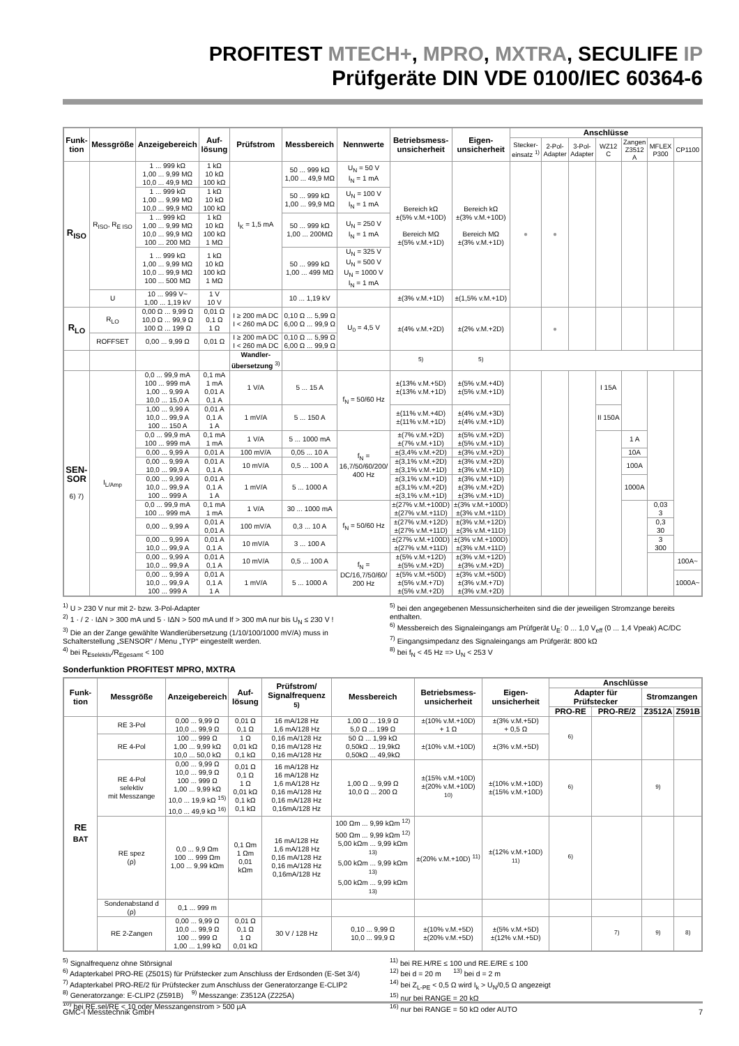PROFITEST MTECH+, MPRO, MXTRA, SECULIFE IP
Prüfgeräte DIN VDE 0100/IEC 60364-6
| Funk- tion | Messgröße | Anzeigebereich | Auf- lösung | Prüfstrom | Messbereich | Nennwerte | Betriebsmess- unsicherheit | Eigen- unsicherheit | Anschlüsse | | | | | | |
| --- | --- | --- | --- | --- | --- | --- | --- | --- | --- | --- | --- | --- | --- | --- | --- |
| | | | | | | | | | Stecker- einsatz <sup>1)</sup> | 2-Pol- Adapter | 3-Pol- Adapter | WZ12 C | Zangen Z3512 A | MFLEX P300 | CP1100 |
| R<sub>ISO</sub> | R<sub>ISO</sub>, R<sub>E ISO</sub> | 1 ... 999 kΩ 1,00 ... 9,99 MΩ 10,0 ... 49,9 MΩ | 1 kΩ 10 kΩ 100 kΩ | I<sub>K</sub> = 1,5 mA | 50 ... 999 kΩ 1,00 ... 49,9 MΩ | U<sub>N</sub> = 50 V I<sub>N</sub> = 1 mA | Bereich kΩ ±(5% v.M.+10D) Bereich MΩ ±(5% v.M.+1D) | Bereich kΩ ±(3% v.M.+10D) Bereich MΩ ±(3% v.M.+1D) | ● | ● | | | | | |
| | | 1 ... 999 kΩ 1,00 ... 9,99 MΩ 10,0 ... 99,9 MΩ | 1 kΩ 10 kΩ 100 kΩ | | 50 ... 999 kΩ 1,00 ... 99,9 MΩ | U<sub>N</sub> = 100 V I<sub>N</sub> = 1 mA | | | | | | | | | |
| | | 1 ... 999 kΩ 1,00 ... 9,99 MΩ 10,0 ... 99,9 MΩ 100 ... 200 MΩ | 1 kΩ 10 kΩ 100 kΩ 1 MΩ | | 50 ... 999 kΩ 1,00 ... 200MΩ | U<sub>N</sub> = 250 V I<sub>N</sub> = 1 mA | | | | | | | | | |
| | | 1 ... 999 kΩ 1,00 ... 9,99 MΩ 10,0 ... 99,9 MΩ 100 ... 500 MΩ | 1 kΩ 10 kΩ 100 kΩ 1 MΩ | | 50 ... 999 kΩ 1,00 ... 499 MΩ | U<sub>N</sub> = 325 V U<sub>N</sub> = 500 V U<sub>N</sub> = 1000 V I<sub>N</sub> = 1 mA | | | | | | | | | |
| | U | 10 ... 999 V~ 1,00 ... 1,19 kV | 1 V 10 V | | 10 ... 1,19 kV | | ±(3% v.M.+1D) | ±(1,5% v.M.+1D) | | | | | | | |
| R<sub>LO</sub> | R<sub>LO</sub> | 0,00 Ω ... 9,99 Ω 10,0 Ω ... 99,9 Ω 100 Ω ... 199 Ω | 0,01 Ω 0,1 Ω 1 Ω | I ≥ 200 mA DC I < 260 mA DC | 0,10 Ω ... 5,99 Ω 6,00 Ω ... 99,9 Ω | U<sub>0</sub> = 4,5 V | ±(4% v.M.+2D) | ±(2% v.M.+2D) | | ● | | | | | |
| | ROFFSET | 0,00 ... 9,99 Ω | 0,01 Ω | I ≥ 200 mA DC I < 260 mA DC | 0,10 Ω ... 5,99 Ω 6,00 Ω ... 99,9 Ω | | | | | | | | | | |
| | | | | Wandler- übersetzung <sup>3)</sup> | | | <sup>5)</sup> | <sup>5)</sup> | | | | | | | |
| SEN- SOR 6) 7) | I<sub>L/Amp</sub> | 0,0 ... 99,9 mA 100 ... 999 mA 1,00 ... 9,99 A 10,0 ... 15,0 A | 0,1 mA 1 mA 0,01 A 0,1 A | 1 V/A | 5 ... 15 A | f<sub>N</sub> = 50/60 Hz | ±(13% v.M.+5D) ±(13% v.M.+1D) | ±(5% v.M.+4D) ±(5% v.M.+1D) | | | | I 15A | | | |
| | | 1,00 ... 9,99 A 10,0 ... 99,9 A 100 ... 150 A | 0,01 A 0,1 A 1 A | 1 mV/A | 5 ... 150 A | | ±(11% v.M.+4D) ±(11% v.M.+1D) | ±(4% v.M.+3D) ±(4% v.M.+1D) | | | | II 150A | | | |
| | | 0,0 ... 99,9 mA 100 ... 999 mA | 0,1 mA 1 mA | 1 V/A | 5 ... 1000 mA | f<sub>N</sub> = 16,7/50/60/200/ 400 Hz | ±(7% v.M.+2D) ±(7% v.M.+1D) | ±(5% v.M.+2D) ±(5% v.M.+1D) | | | | | 1 A | | |
| | | 0,00 ... 9,99 A | 0,01 A | 100 mV/A | 0,05 ... 10 A | | ±(3,4% v.M.+2D) | ±(3% v.M.+2D) | | | | | 10A | | |
| | | 0,00 ... 9,99 A 10,0 ... 99,9 A | 0,01 A 0,1 A | 10 mV/A | 0,5 ... 100 A | | ±(3,1% v.M.+2D) ±(3,1% v.M.+1D) | ±(3% v.M.+2D) ±(3% v.M.+1D) | | | | | 100A | | |
| | | 0,00 ... 9,99 A 10,0 ... 99,9 A 100 ... 999 A | 0,01 A 0,1 A 1 A | 1 mV/A | 5 ... 1000 A | | ±(3,1% v.M.+1D) ±(3,1% v.M.+2D) ±(3,1% v.M.+1D) | ±(3% v.M.+1D) ±(3% v.M.+2D) ±(3% v.M.+1D) | | | | | 1000A | | |
| | | 0,0 ... 99,9 mA 100 ... 999 mA | 0,1 mA 1 mA | 1 V/A | 30 ... 1000 mA | f<sub>N</sub> = 50/60 Hz | ±(27% v.M.+100D) ±(27% v.M.+11D) | ±(3% v.M.+100D) ±(3% v.M.+11D) | | | | | | 0,03 3 | |
| | | 0,00 ... 9,99 A | 0,01 A 0,01 A | 100 mV/A | 0,3 ... 10 A | | ±(27% v.M.+12D) ±(27% v.M.+11D) | ±(3% v.M.+12D) ±(3% v.M.+11D) | | | | | | 0,3 30 | |
| | | 0,00 ... 9,99 A 10,0 ... 99,9 A | 0,01 A 0,1 A | 10 mV/A | 3 ... 100 A | | ±(27% v.M.+100D) ±(27% v.M.+11D) | ±(3% v.M.+100D) ±(3% v.M.+11D) | | | | | | 3 300 | |
| | | 0,00 ... 9,99 A 10,0 ... 99,9 A | 0,01 A 0,1 A | 10 mV/A | 0,5 ... 100 A | f<sub>N</sub> = DC/16,7/50/60/ 200 Hz | ±(5% v.M.+12D) ±(5% v.M.+2D) | ±(3% v.M.+12D) ±(3% v.M.+2D) | | | | | | | 100A~ |
| | | 0,00 ... 9,99 A 10,0 ... 99,9 A 100 ... 999 A | 0,01 A 0,1 A 1 A | 1 mV/A | 5 ... 1000 A | | ±(5% v.M.+50D) ±(5% v.M.+7D) ±(5% v.M.+2D) | ±(3% v.M.+50D) ±(3% v.M.+7D) ±(3% v.M.+2D) | | | | | | | 1000A~ |
<sup>1)</sup> U > 230 V nur mit 2- bzw. 3-Pol-Adapter
<sup>2)</sup> 1 · / 2 · IΔN > 300 mA und 5 · IΔN > 500 mA und If > 300 mA nur bis U<sub>N</sub> ≤ 230 V !
<sup>3)</sup> Die an der Zange gewählte Wandlerübersetzung (1/10/100/1000 mV/A) muss in Schalterstellung „SENSOR“ / Menu „TYP“ eingestellt werden.
<sup>4)</sup> bei R<sub>Eselektiv</sub>/R<sub>Egesamt</sub> < 100
<sup>5)</sup> bei den angegebenen Messunsicherheiten sind die der jeweiligen Stromzange bereits enthalten.
<sup>6)</sup> Messbereich des Signaleingangs am Prüfgerät U<sub>E</sub>: 0 ... 1,0 V<sub>eff</sub> (0 ... 1,4 Vpeak) AC/DC
<sup>7)</sup> Eingangsimpedanz des Signaleingangs am Prüfgerät: 800 kΩ
<sup>8)</sup> bei f<sub>N</sub> < 45 Hz => U<sub>N</sub> < 253 V
Sonderfunktion PROFITEST MPRO, MXTRA
| Funk- tion | Messgröße | Anzeigebereich | Auf- lösung | Prüfstrom/ Signalfrequenz <sup>5)</sup> | Messbereich | Betriebsmess- unsicherheit | Eigen- unsicherheit | Anschlüsse | | | |
| --- | --- | --- | --- | --- | --- | --- | --- | --- | --- | --- | --- |
| | | | | | | | | Adapter für Prüfstecker | | Stromzangen | |
| | | | | | | | | PRO-RE | PRO-RE/2 | Z3512A | Z591B |
| RE <sub>BAT</sub> | RE 3-Pol | 0,00 ... 9,99 Ω 10,0 ... 99,9 Ω | 0,01 Ω 0,1 Ω | 16 mA/128 Hz 1,6 mA/128 Hz | 1,00 Ω ... 19,9 Ω 5,0 Ω ... 199 Ω | ±(10% v.M.+10D) + 1 Ω | ±(3% v.M.+5D) + 0,5 Ω | <sup>6)</sup> | | | |
| | RE 4-Pol | 100 ... 999 Ω 1,00 ... 9,99 kΩ 10,0 ... 50,0 kΩ | 1 Ω 0,01 kΩ 0,1 kΩ | 0,16 mA/128 Hz 0,16 mA/128 Hz 0,16 mA/128 Hz | 50 Ω ... 1,99 kΩ 0,50kΩ ... 19,9kΩ 0,50kΩ ... 49,9kΩ | ±(10% v.M.+10D) | ±(3% v.M.+5D) | | | | |
| | RE 4-Pol selektiv mit Messzange | 0,00 ... 9,99 Ω 10,0 ... 99,9 Ω 100 ... 999 Ω 1,00 ... 9,99 kΩ 10,0 ... 19,9 kΩ <sup>15)</sup> 10,0 ... 49,9 kΩ <sup>16)</sup> | 0,01 Ω 0,1 Ω 1 Ω 0,01 kΩ 0,1 kΩ 0,1 kΩ | 16 mA/128 Hz 16 mA/128 Hz 1,6 mA/128 Hz 0,16 mA/128 Hz 0,16 mA/128 Hz 0,16mA/128 Hz | 1,00 Ω ... 9,99 Ω 10,0 Ω ... 200 Ω | ±(15% v.M.+10D) ±(20% v.M.+10D) <sup>10)</sup> | ±(10% v.M.+10D) ±(15% v.M.+10D) | <sup>6)</sup> | | <sup>9)</sup> | |
| | RE spez (ρ) | 0,0 ... 9,9 Ωm 100 ... 999 Ωm 1,00 ... 9,99 kΩm | 0,1 Ωm 1 Ωm 0,01 kΩm | 16 mA/128 Hz 1,6 mA/128 Hz 0,16 mA/128 Hz 0,16 mA/128 Hz 0,16mA/128 Hz | 100 Ωm ... 9,99 kΩm <sup>12)</sup> 500 Ωm ... 9,99 kΩm <sup>12)</sup> 5,00 kΩm ... 9,99 kΩm <sup>13)</sup> 5,00 kΩm ... 9,99 kΩm <sup>13)</sup> 5,00 kΩm ... 9,99 kΩm <sup>13)</sup> | ±(20% v.M.+10D) <sup>11)</sup> | ±(12% v.M.+10D) <sup>11)</sup> | <sup>6)</sup> | | | |
| | Sondenabstand d (ρ) | 0,1 ... 999 m | | | | | | | | | |
| | RE 2-Zangen | 0,00 ... 9,99 Ω 10,0 ... 99,9 Ω 100 ... 999 Ω 1,00 ... 1,99 kΩ | 0,01 Ω 0,1 Ω 1 Ω 0,01 kΩ | 30 V / 128 Hz | 0,10 ... 9,99 Ω 10,0 ... 99,9 Ω | ±(10% v.M.+5D) ±(20% v.M.+5D) | ±(5% v.M.+5D) ±(12% v.M.+5D) | | <sup>7)</sup> | <sup>9)</sup> | <sup>8)</sup> |
<sup>5)</sup> Signalfrequenz ohne Störsignal
<sup>6)</sup> Adapterkabel PRO-RE (Z501S) für Prüfstecker zum Anschluss der Erdsonden (E-Set 3/4)
<sup>7)</sup> Adapterkabel PRO-RE/2 für Prüfstecker zum Anschluss der Generatorzange E-CLIP2
<sup>8)</sup> Generatorzange: E-CLIP2 (Z591B) <sup>9)</sup> Messzange: Z3512A (Z225A)
<sup>10)</sup> bei RE.sel/RE < 10 oder Messzangenstrom > 500 µA
<sup>11)</sup> bei RE.H/RE ≤ 100 und RE.E/RE ≤ 100
<sup>12)</sup> bei d = 20 m <sup>13)</sup> bei d = 2 m
<sup>14)</sup> bei Z<sub>L-PE</sub> < 0,5 Ω wird I<sub>k</sub> > U<sub>N</sub>/0,5 Ω angezeigt
<sup>15)</sup> nur bei RANGE = 20 kΩ
<sup>16)</sup> nur bei RANGE = 50 kΩ oder AUTO
GMC-I Messtechnik GmbH 7